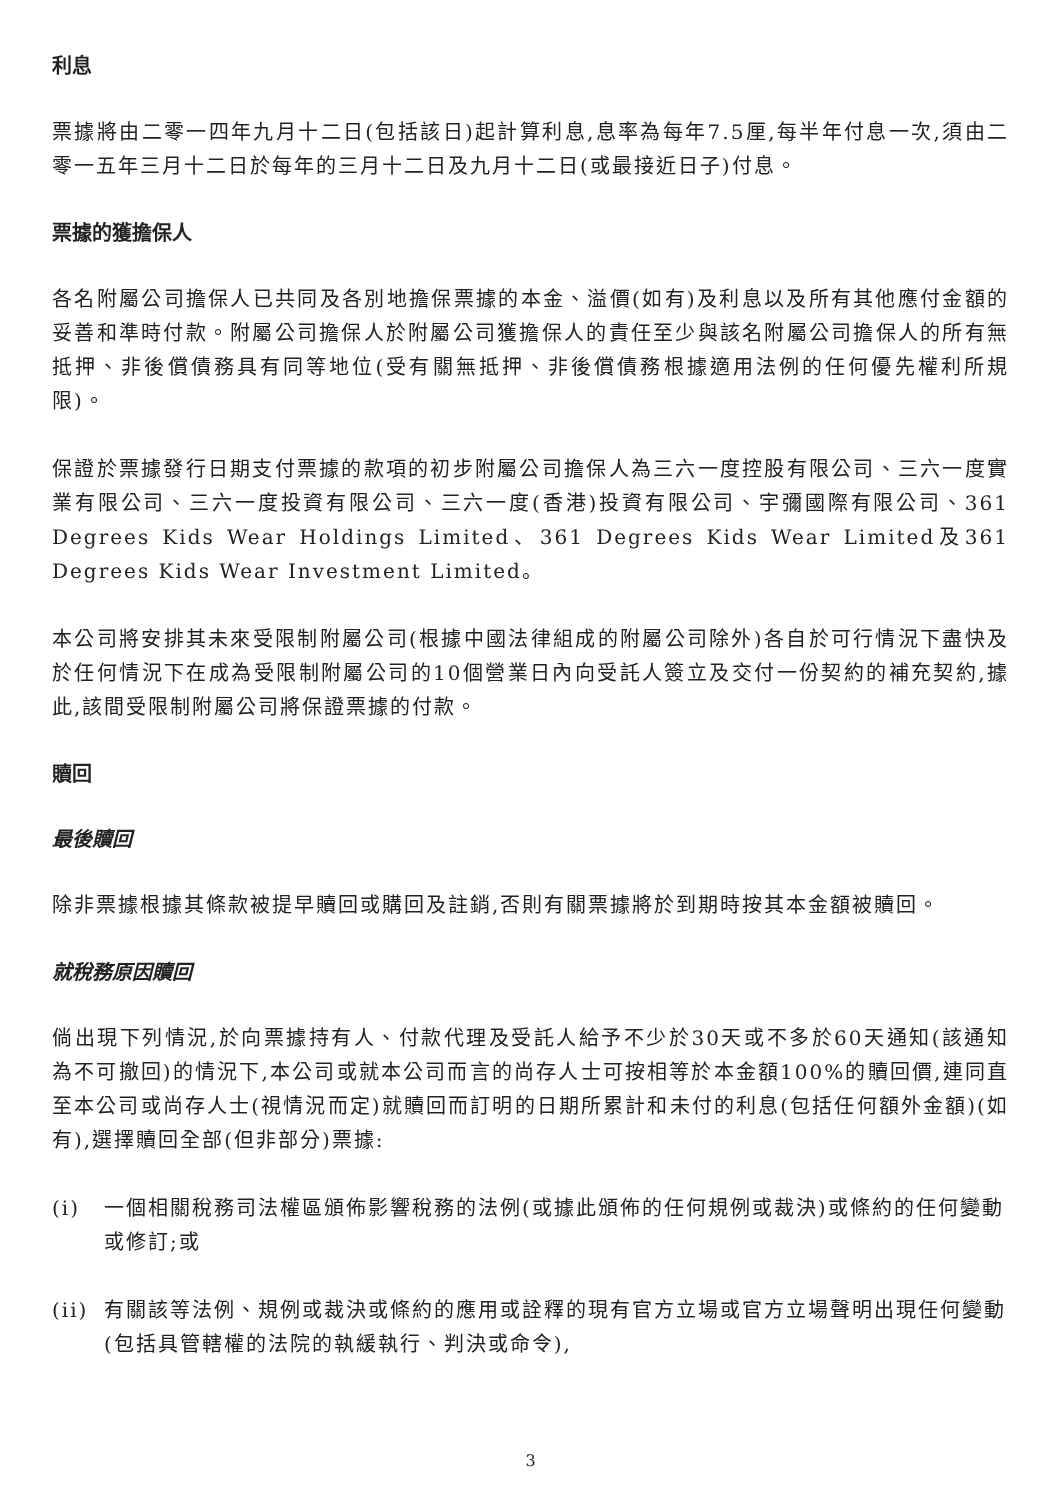利息
票據將由二零一四年九月十二日(包括該日)起計算利息,息率為每年7.5厘,每半年付息一次,須由二零一五年三月十二日於每年的三月十二日及九月十二日(或最接近日子)付息。
票據的獲擔保人
各名附屬公司擔保人已共同及各別地擔保票據的本金、溢價(如有)及利息以及所有其他應付金額的妥善和準時付款。附屬公司擔保人於附屬公司獲擔保人的責任至少與該名附屬公司擔保人的所有無抵押、非後償債務具有同等地位(受有關無抵押、非後償債務根據適用法例的任何優先權利所規限)。
保證於票據發行日期支付票據的款項的初步附屬公司擔保人為三六一度控股有限公司、三六一度實業有限公司、三六一度投資有限公司、三六一度(香港)投資有限公司、宇彌國際有限公司、361 Degrees Kids Wear Holdings Limited、361 Degrees Kids Wear Limited及361 Degrees Kids Wear Investment Limited。
本公司將安排其未來受限制附屬公司(根據中國法律組成的附屬公司除外)各自於可行情況下盡快及於任何情況下在成為受限制附屬公司的10個營業日內向受託人簽立及交付一份契約的補充契約,據此,該間受限制附屬公司將保證票據的付款。
贖回
最後贖回
除非票據根據其條款被提早贖回或購回及註銷,否則有關票據將於到期時按其本金額被贖回。
就稅務原因贖回
倘出現下列情況,於向票據持有人、付款代理及受託人給予不少於30天或不多於60天通知(該通知為不可撤回)的情況下,本公司或就本公司而言的尚存人士可按相等於本金額100%的贖回價,連同直至本公司或尚存人士(視情況而定)就贖回而訂明的日期所累計和未付的利息(包括任何額外金額)(如有),選擇贖回全部(但非部分)票據:
(i) 一個相關稅務司法權區頒佈影響稅務的法例(或據此頒佈的任何規例或裁決)或條約的任何變動或修訂;或
(ii) 有關該等法例、規例或裁決或條約的應用或詮釋的現有官方立場或官方立場聲明出現任何變動(包括具管轄權的法院的執緩執行、判決或命令),
3